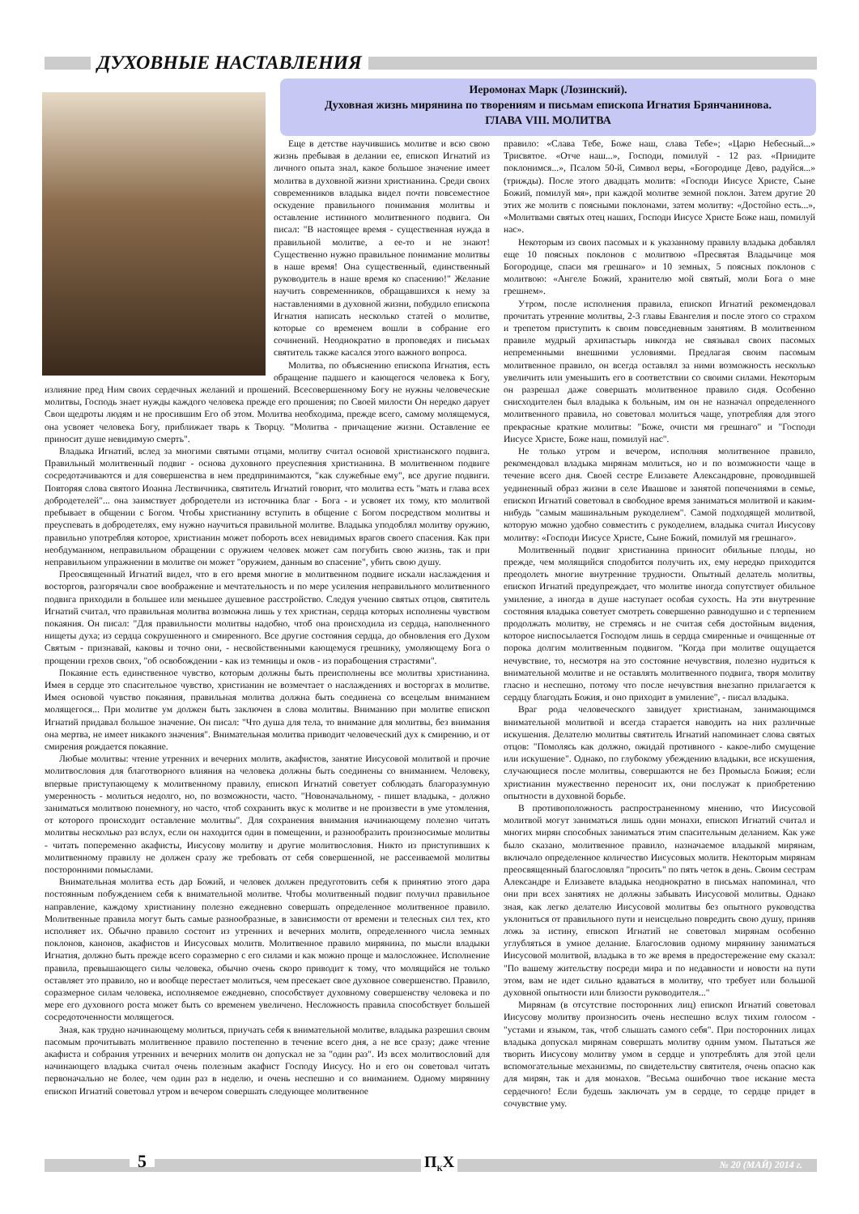ДУХОВНЫЕ НАСТАВЛЕНИЯ
Иеромонах Марк (Лозинский).
Духовная жизнь мирянина по творениям и письмам епископа Игнатия Брянчанинова.
ГЛАВА VIII. МОЛИТВА
Еще в детстве научившись молитве и всю свою жизнь пребывая в делании ее, епископ Игнатий из личного опыта знал, какое большое значение имеет молитва в духовной жизни христианина. Среди своих современников владыка видел почти повсеместное оскудение правильного понимания молитвы и оставление истинного молитвенного подвига. Он писал: "В настоящее время - существенная нужда в правильной молитве, а ее-то и не знают! Существенно нужно правильное понимание молитвы в наше время! Она существенный, единственный руководитель в наше время ко спасению!" Желание научить современников, обращавшихся к нему за наставлениями в духовной жизни, побудило епископа Игнатия написать несколько статей о молитве, которые со временем вошли в собрание его сочинений. Неоднократно в проповедях и письмах святитель также касался этого важного вопроса.
Молитва, по объяснению епископа Игнатия, есть обращение падшего и кающегося человека к Богу, излияние пред Ним своих сердечных желаний и прошений. Всесовершенному Богу не нужны человеческие молитвы, Господь знает нужды каждого человека прежде его прошения; по Своей милости Он нередко дарует Свои щедроты людям и не просившим Его об этом. Молитва необходима, прежде всего, самому молящемуся, она усвояет человека Богу, приближает тварь к Творцу. "Молитва - причащение жизни. Оставление ее приносит душе невидимую смерть".
Владыка Игнатий, вслед за многими святыми отцами, молитву считал основой христианского подвига. Правильный молитвенный подвиг - основа духовного преуспеяния христианина. В молитвенном подвиге сосредотачиваются и для совершенства в нем предпринимаются, "как служебные ему", все другие подвиги. Повторяя слова святого Иоанна Лествичника, святитель Игнатий говорит, что молитва есть "мать и глава всех добродетелей"... она заимствует добродетели из источника благ - Бога - и усвояет их тому, кто молитвой пребывает в общении с Богом. Чтобы христианину вступить в общение с Богом посредством молитвы и преуспевать в добродетелях, ему нужно научиться правильной молитве. Владыка уподоблял молитву оружию, правильно употребляя которое, христианин может побороть всех невидимых врагов своего спасения. Как при необдуманном, неправильном обращении с оружием человек может сам погубить свою жизнь, так и при неправильном упражнении в молитве он может "оружием, данным во спасение", убить свою душу.
Преосвященный Игнатий видел, что в его время многие в молитвенном подвиге искали наслаждения и восторгов, разгорячали свое воображение и мечтательность и по мере усиления неправильного молитвенного подвига приходили в большее или меньшее душевное расстройство. Следуя учению святых отцов, святитель Игнатий считал, что правильная молитва возможна лишь у тех христиан, сердца которых исполнены чувством покаяния. Он писал: "Для правильности молитвы надобно, чтоб она происходила из сердца, наполненного нищеты духа; из сердца сокрушенного и смиренного. Все другие состояния сердца, до обновления его Духом Святым - признавай, каковы и точно они, - несвойственными кающемуся грешнику, умоляющему Бога о прощении грехов своих, "об освобождении - как из темницы и оков - из порабощения страстями".
Покаяние есть единственное чувство, которым должны быть преисполнены все молитвы христианина. Имея в сердце это спасительное чувство, христианин не возмечтает о наслаждениях и восторгах в молитве. Имея основой чувство покаяния, правильная молитва должна быть соединена со всецелым вниманием молящегося... При молитве ум должен быть заключен в слова молитвы. Вниманию при молитве епископ Игнатий придавал большое значение. Он писал: "Что душа для тела, то внимание для молитвы, без внимания она мертва, не имеет никакого значения". Внимательная молитва приводит человеческий дух к смирению, и от смирения рождается покаяние.
Любые молитвы: чтение утренних и вечерних молитв, акафистов, занятие Иисусовой молитвой и прочие молитвословия для благотворного влияния на человека должны быть соединены со вниманием. Человеку, впервые приступающему к молитвенному правилу, епископ Игнатий советует соблюдать благоразумную умеренность - молиться недолго, но, по возможности, часто. "Новоначальному, - пишет владыка, - должно заниматься молитвою понемногу, но часто, чтоб сохранить вкус к молитве и не произвести в уме утомления, от которого происходит оставление молитвы". Для сохранения внимания начинающему полезно читать молитвы несколько раз вслух, если он находится один в помещении, и разнообразить произносимые молитвы - читать попеременно акафисты, Иисусову молитву и другие молитвословия. Никто из приступивших к молитвенному правилу не должен сразу же требовать от себя совершенной, не рассеиваемой молитвы посторонними помыслами.
Внимательная молитва есть дар Божий, и человек должен предуготовить себя к принятию этого дара постоянным побуждением себя к внимательной молитве. Чтобы молитвенный подвиг получил правильное направление, каждому христианину полезно ежедневно совершать определенное молитвенное правило. Молитвенные правила могут быть самые разнообразные, в зависимости от времени и телесных сил тех, кто исполняет их. Обычно правило состоит из утренних и вечерних молитв, определенного числа земных поклонов, канонов, акафистов и Иисусовых молитв. Молитвенное правило мирянина, по мысли владыки Игнатия, должно быть прежде всего соразмерно с его силами и как можно проще и малосложнее. Исполнение правила, превышающего силы человека, обычно очень скоро приводит к тому, что молящийся не только оставляет это правило, но и вообще перестает молиться, чем пресекает свое духовное совершенство. Правило, соразмерное силам человека, исполняемое ежедневно, способствует духовному совершенству человека и по мере его духовного роста может быть со временем увеличено. Несложность правила способствует большей сосредоточенности молящегося.
Зная, как трудно начинающему молиться, приучать себя к внимательной молитве, владыка разрешил своим пасомым прочитывать молитвенное правило постепенно в течение всего дня, а не все сразу; даже чтение акафиста и собрания утренних и вечерних молитв он допускал не за "один раз". Из всех молитвословий для начинающего владыка считал очень полезным акафист Господу Иисусу. Но и его он советовал читать первоначально не более, чем один раз в неделю, и очень неспешно и со вниманием. Одному мирянину епископ Игнатий советовал утром и вечером совершать следующее молитвенное
правило: «Слава Тебе, Боже наш, слава Тебе»; «Царю Небесный...» Трисвятое. «Отче наш...», Господи, помилуй - 12 раз. «Приидите поклонимся...», Псалом 50-й, Символ веры, «Богородице Дево, радуйся...» (трижды). После этого двадцать молитв: «Господи Иисусе Христе, Сыне Божий, помилуй мя», при каждой молитве земной поклон. Затем другие 20 этих же молитв с поясными поклонами, затем молитву: «Достойно есть...», «Молитвами святых отец наших, Господи Иисусе Христе Боже наш, помилуй нас».
Некоторым из своих пасомых и к указанному правилу владыка добавлял еще 10 поясных поклонов с молитвою «Пресвятая Владычице моя Богородице, спаси мя грешнаго» и 10 земных, 5 поясных поклонов с молитвою: «Ангеле Божий, хранителю мой святый, моли Бога о мне грешнем».
Утром, после исполнения правила, епископ Игнатий рекомендовал прочитать утренние молитвы, 2-3 главы Евангелия и после этого со страхом и трепетом приступить к своим повседневным занятиям. В молитвенном правиле мудрый архипастырь никогда не связывал своих пасомых непременными внешними условиями. Предлагая своим пасомым молитвенное правило, он всегда оставлял за ними возможность несколько увеличить или уменьшить его в соответствии со своими силами. Некоторым он разрешал даже совершать молитвенное правило сидя. Особенно снисходителен был владыка к больным, им он не назначал определенного молитвенного правила, но советовал молиться чаще, употребляя для этого прекрасные краткие молитвы: "Боже, очисти мя грешнаго" и "Господи Иисусе Христе, Боже наш, помилуй нас".
Не только утром и вечером, исполняя молитвенное правило, рекомендовал владыка мирянам молиться, но и по возможности чаще в течение всего дня. Своей сестре Елизавете Александровне, проводившей уединенный образ жизни в селе Ивашове и занятой попечениями в семье, епископ Игнатий советовал в свободное время заниматься молитвой и каким-нибудь "самым машинальным рукоделием". Самой подходящей молитвой, которую можно удобно совместить с рукоделием, владыка считал Иисусову молитву: «Господи Иисусе Христе, Сыне Божий, помилуй мя грешнаго».
Молитвенный подвиг христианина приносит обильные плоды, но прежде, чем молящийся сподобится получить их, ему нередко приходится преодолеть многие внутренние трудности. Опытный делатель молитвы, епископ Игнатий предупреждает, что молитве иногда сопутствует обильное умиление, а иногда в душе наступает особая сухость. На эти внутренние состояния владыка советует смотреть совершенно равнодушно и с терпением продолжать молитву, не стремясь и не считая себя достойным видения, которое ниспосылается Господом лишь в сердца смиренные и очищенные от порока долгим молитвенным подвигом. "Когда при молитве ощущается нечувствие, то, несмотря на это состояние нечувствия, полезно нудиться к внимательной молитве и не оставлять молитвенного подвига, творя молитву гласно и неспешно, потому что после нечувствия внезапно прилагается к сердцу благодать Божия, и оно приходит в умиление", - писал владыка.
Враг рода человеческого завидует христианам, занимающимся внимательной молитвой и всегда старается наводить на них различные искушения. Делателю молитвы святитель Игнатий напоминает слова святых отцов: "Помолясь как должно, ожидай противного - какое-либо смущение или искушение". Однако, по глубокому убеждению владыки, все искушения, случающиеся после молитвы, совершаются не без Промысла Божия; если христианин мужественно переносит их, они послужат к приобретению опытности в духовной борьбе.
В противоположность распространенному мнению, что Иисусовой молитвой могут заниматься лишь одни монахи, епископ Игнатий считал и многих мирян способных заниматься этим спасительным деланием. Как уже было сказано, молитвенное правило, назначаемое владыкой мирянам, включало определенное количество Иисусовых молитв. Некоторым мирянам преосвященный благословлял "просить" по пять четок в день. Своим сестрам Александре и Елизавете владыка неоднократно в письмах напоминал, что они при всех занятиях не должны забывать Иисусовой молитвы. Однако зная, как легко делателю Иисусовой молитвы без опытного руководства уклониться от правильного пути и неисцельно повредить свою душу, приняв ложь за истину, епископ Игнатий не советовал мирянам особенно углубляться в умное делание. Благословив одному мирянину заниматься Иисусовой молитвой, владыка в то же время в предостережение ему сказал: "По вашему жительству посреди мира и по недавности и новости на пути этом, вам не идет сильно вдаваться в молитву, что требует или большой духовной опытности или близости руководителя..."
Мирянам (в отсутствие посторонних лиц) епископ Игнатий советовал Иисусову молитву произносить очень неспешно вслух тихим голосом - "устами и языком, так, чтоб слышать самого себя". При посторонних лицах владыка допускал мирянам совершать молитву одним умом. Пытаться же творить Иисусову молитву умом в сердце и употреблять для этой цели вспомогательные механизмы, по свидетельству святителя, очень опасно как для мирян, так и для монахов. "Весьма ошибочно твое искание места сердечного! Если будешь заключать ум в сердце, то сердце придет в сочувствие уму.
5 П<sub>К</sub>Х № 20 (МАЙ) 2014 г.